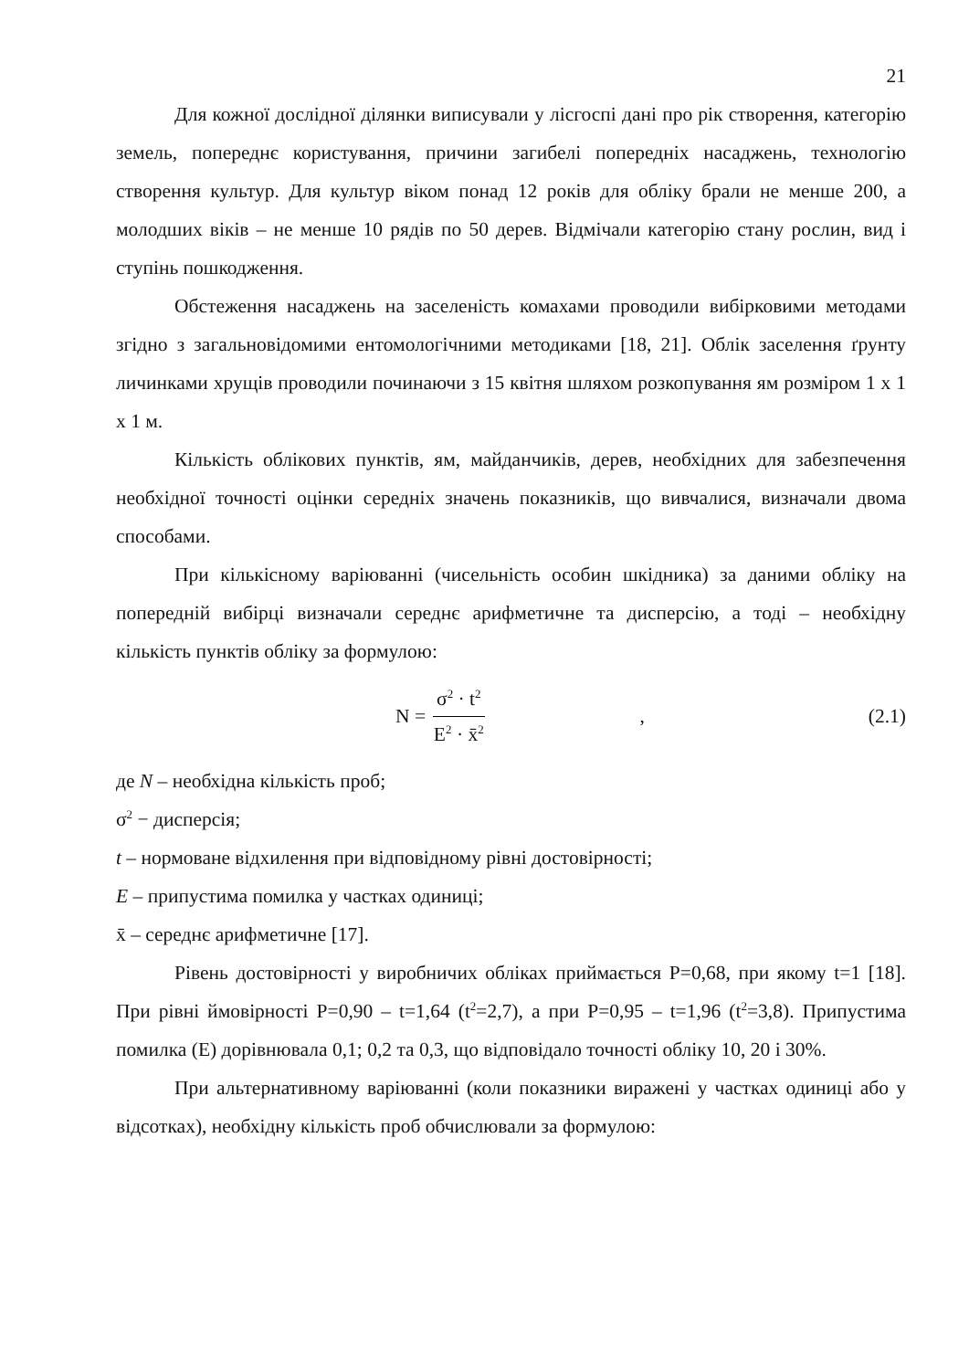21
Для кожної дослідної ділянки виписували у лісгоспі дані про рік створення, категорію земель, попереднє користування, причини загибелі попередніх насаджень, технологію створення культур. Для культур віком понад 12 років для обліку брали не менше 200, а молодших віків – не менше 10 рядів по 50 дерев. Відмічали категорію стану рослин, вид і ступінь пошкодження.
Обстеження насаджень на заселеність комахами проводили вибірковими методами згідно з загальновідомими ентомологічними методиками [18, 21]. Облік заселення ґрунту личинками хрущів проводили починаючи з 15 квітня шляхом розкопування ям розміром 1 х 1 х 1 м.
Кількість облікових пунктів, ям, майданчиків, дерев, необхідних для забезпечення необхідної точності оцінки середніх значень показників, що вивчалися, визначали двома способами.
При кількісному варіюванні (чисельність особин шкідника) за даними обліку на попередній вибірці визначали середнє арифметичне та дисперсію, а тоді – необхідну кількість пунктів обліку за формулою:
N = σ<sup>2</sup> · t<sup>2</sup> E<sup>2</sup> · x̄<sup>2</sup>, (2.1)
де N – необхідна кількість проб;
σ<sup>2</sup> − дисперсія;
t – нормоване відхилення при відповідному рівні достовірності;
E – припустима помилка у частках одиниці;
x̄ – середнє арифметичне [17].
Рівень достовірності у виробничих обліках приймається Р=0,68, при якому t=1 [18]. При рівні ймовірності Р=0,90 – t=1,64 (t<sup>2</sup>=2,7), а при Р=0,95 – t=1,96 (t<sup>2</sup>=3,8). Припустима помилка (Е) дорівнювала 0,1; 0,2 та 0,3, що відповідало точності обліку 10, 20 і 30%.
При альтернативному варіюванні (коли показники виражені у частках одиниці або у відсотках), необхідну кількість проб обчислювали за формулою: